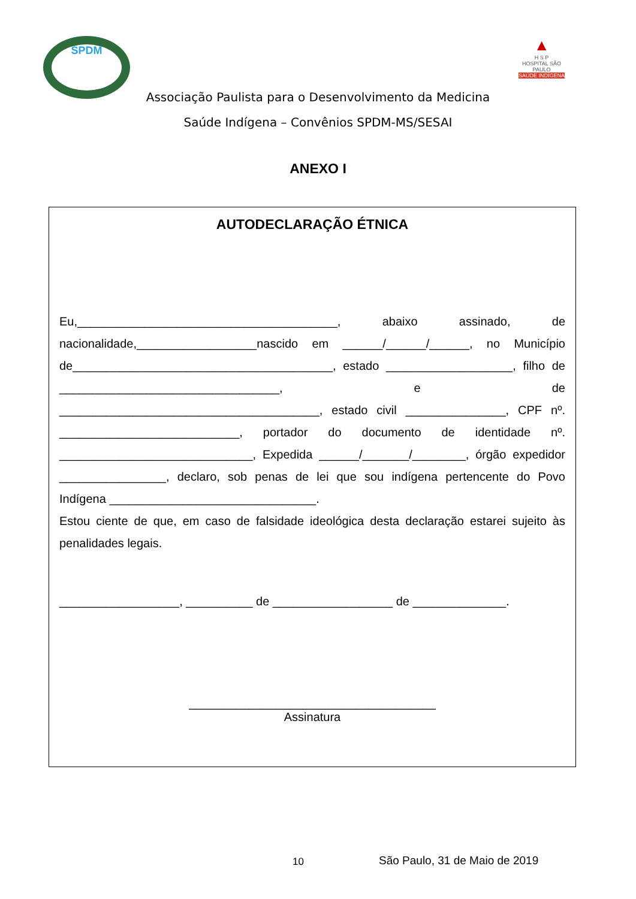SPDM
▲
H S P
HOSPITAL SÃO PAULO
SAÚDE INDÍGENA
Associação Paulista para o Desenvolvimento da Medicina
Saúde Indígena – Convênios SPDM-MS/SESAI
ANEXO I
AUTODECLARAÇÃO ÉTNICA
Eu,_______________________________________, abaixo assinado, de nacionalidade,__________________nascido em ______/______/______, no Município de_______________________________________, estado ___________________, filho de _________________________________, e de _______________________________________, estado civil _______________, CPF nº. ___________________________, portador do documento de identidade nº. _____________________________, Expedida ______/_______/________, órgão expedidor ________________, declaro, sob penas de lei que sou indígena pertencente do Povo Indígena _______________________________.
Estou ciente de que, em caso de falsidade ideológica desta declaração estarei sujeito às penalidades legais.
__________________, __________ de __________________ de ______________.
_____________________________________
Assinatura
10 São Paulo, 31 de Maio de 2019